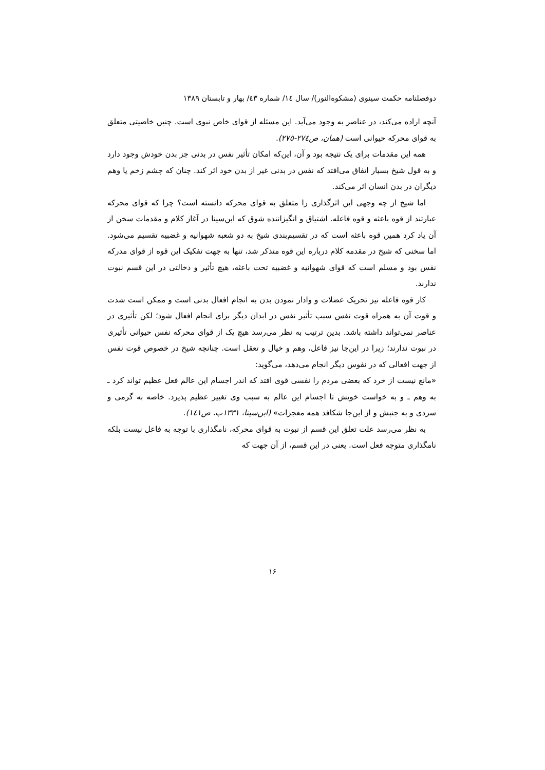دوفصلنامه حکمت سینوی (مشکوه‌النور)/ سال ١٤/ شماره ٤٣/ بهار و تابستان ١٣٨٩
آنچه اراده می‌کند، در عناصر به وجود می‌آید. این مسئله از قوای خاص نبوی است. چنین خاصیتی متعلق به قوای محرکه حیوانی است (همان، ص٢٧٤-٢٧٥).
همه این مقدمات برای یک نتیجه بود و آن، این‌که امکان تأثیر نفس در بدنی جز بدن خودش وجود دارد و به قول شیخ بسیار اتفاق می‌افتد که نفس در بدنی غیر از بدن خود اثر کند. چنان که چشم زخم یا وهم دیگران در بدن انسان اثر می‌کند.
اما شیخ از چه وجهی این اثرگذاری را متعلق به قوای محرکه دانسته است؟ چرا که قوای محرکه عبارتند از قوه باعثه و قوه فاعله. اشتیاق و انگیزاننده شوق که ابن‌سینا در آغاز کلام و مقدمات سخن از آن یاد کرد همین قوه باعثه است که در تقسیم‌بندی شیخ به دو شعبه شهوانیه و غضبیه تقسیم می‌شود. اما سخنی که شیخ در مقدمه کلام درباره این قوه متذکر شد، تنها به جهت تفکیک این قوه از قوای مدرکه نفس بود و مسلم است که قوای شهوانیه و غضبیه تحت باعثه، هیچ تأثیر و دخالتی در این قسم نبوت ندارند.
کار قوه فاعله نیز تحریک عضلات و وادار نمودن بدن به انجام افعال بدنی است و ممکن است شدت و قوت آن به همراه قوت نفس سبب تأثیر نفس در ابدان دیگر برای انجام افعال شود؛ لکن تأثیری در عناصر نمی‌تواند داشته باشد. بدین ترتیب به نظر می‌رسد هیچ یک از قوای محرکه نفس حیوانی تأثیری در نبوت ندارند؛ زیرا در این‌جا نیز فاعل، وهم و خیال و تعقل است. چنانچه شیخ در خصوص قوت نفس از جهت افعالی که در نفوس دیگر انجام می‌دهد، می‌گوید:
«مانع نیست از خرد که بعضی مردم را نفسی قوی افتد که اندر اجسام این عالم فعل عظیم تواند کرد ـ به وهم ـ و به خواست خویش تا اجسام این عالم به سبب وی تغییر عظیم پذیرد. خاصه به گرمی و سردی و به جنبش و از این‌جا شکافد همه معجزات» (ابن‌سینا، ١٣٣١ب، ص١٤١).
به نظر می‌رسد علت تعلق این قسم از نبوت به قوای محرکه، نامگذاری با توجه به فاعل نیست بلکه نامگذاری متوجه فعل است. یعنی در این قسم، از آن جهت که
١۶